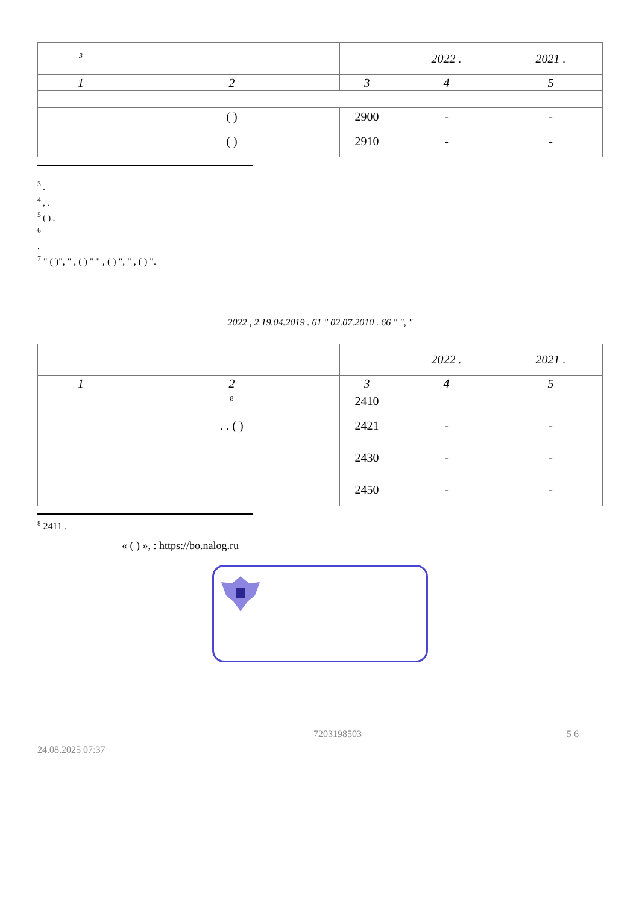| <sup>3</sup> | | | 2022 . | 2021 . |
| --- | --- | --- | --- | --- |
| 1 | 2 | 3 | 4 | 5 |
| | ( ) | 2900 | - | - |
| | ( ) | 2910 | - | - |
<sup>3</sup> .
<sup>4</sup> , .
<sup>5</sup> ( ) .
<sup>6</sup>
.
<sup>7</sup> " ( )", " , ( ) " " , ( ) ", " , ( ) ".
2022 , 2 19.04.2019 . 61 " 02.07.2010 . 66 " ", "
| | | | 2022 . | 2021 . |
| --- | --- | --- | --- | --- |
| 1 | 2 | 3 | 4 | 5 |
| | <sup>8</sup> | 2410 | | |
| | . . ( ) | 2421 | - | - |
| | | 2430 | - | - |
| | | 2450 | - | - |
<sup>8</sup> 2411 .
« ( ) », : https://bo.nalog.ru
7203198503 5 6
24.08.2025 07:37